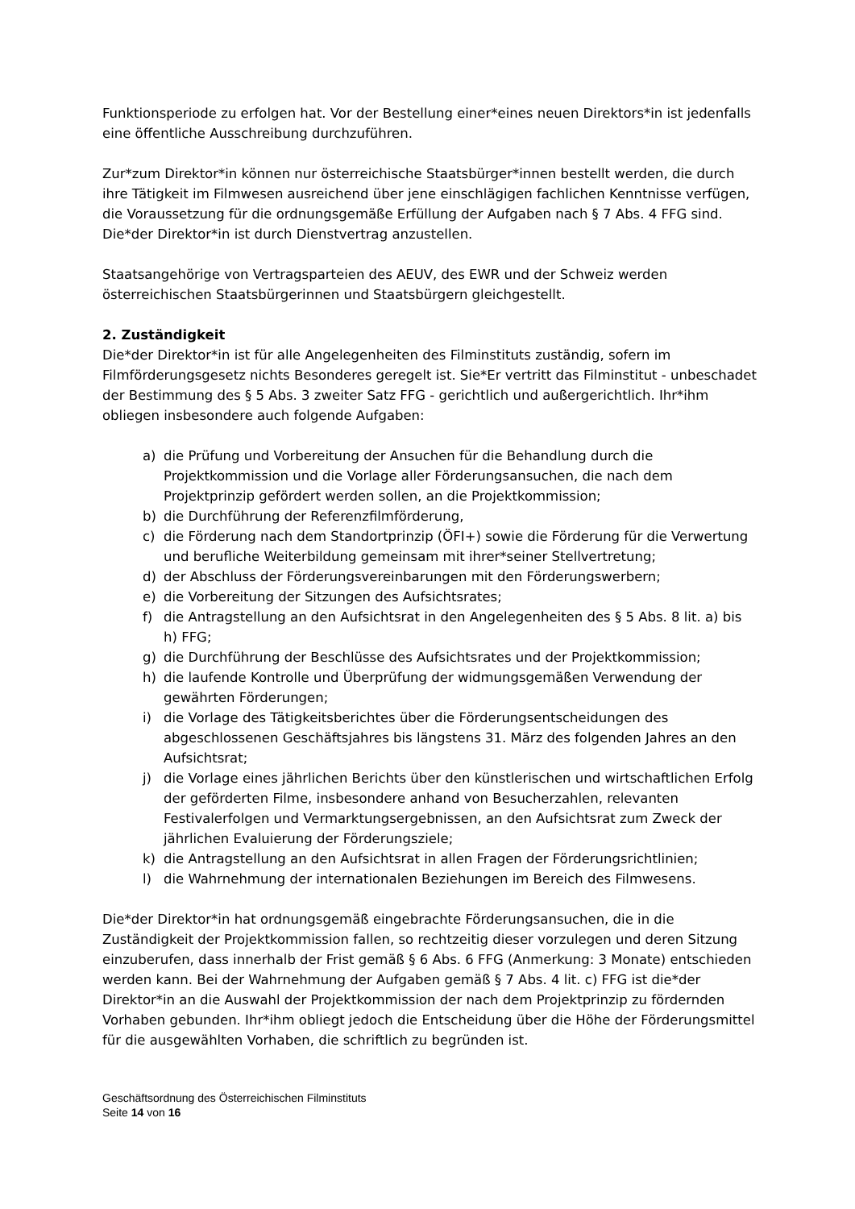Funktionsperiode zu erfolgen hat. Vor der Bestellung einer*eines neuen Direktors*in ist jedenfalls eine öffentliche Ausschreibung durchzuführen.
Zur*zum Direktor*in können nur österreichische Staatsbürger*innen bestellt werden, die durch ihre Tätigkeit im Filmwesen ausreichend über jene einschlägigen fachlichen Kenntnisse verfügen, die Voraussetzung für die ordnungsgemäße Erfüllung der Aufgaben nach § 7 Abs. 4 FFG sind. Die*der Direktor*in ist durch Dienstvertrag anzustellen.
Staatsangehörige von Vertragsparteien des AEUV, des EWR und der Schweiz werden österreichischen Staatsbürgerinnen und Staatsbürgern gleichgestellt.
2. Zuständigkeit
Die*der Direktor*in ist für alle Angelegenheiten des Filminstituts zuständig, sofern im Filmförderungsgesetz nichts Besonderes geregelt ist. Sie*Er vertritt das Filminstitut - unbeschadet der Bestimmung des § 5 Abs. 3 zweiter Satz FFG - gerichtlich und außergerichtlich. Ihr*ihm obliegen insbesondere auch folgende Aufgaben:
a) die Prüfung und Vorbereitung der Ansuchen für die Behandlung durch die Projektkommission und die Vorlage aller Förderungsansuchen, die nach dem Projektprinzip gefördert werden sollen, an die Projektkommission;
b) die Durchführung der Referenzfilmförderung,
c) die Förderung nach dem Standortprinzip (ÖFI+) sowie die Förderung für die Verwertung und berufliche Weiterbildung gemeinsam mit ihrer*seiner Stellvertretung;
d) der Abschluss der Förderungsvereinbarungen mit den Förderungswerbern;
e) die Vorbereitung der Sitzungen des Aufsichtsrates;
f) die Antragstellung an den Aufsichtsrat in den Angelegenheiten des § 5 Abs. 8 lit. a) bis h) FFG;
g) die Durchführung der Beschlüsse des Aufsichtsrates und der Projektkommission;
h) die laufende Kontrolle und Überprüfung der widmungsgemäßen Verwendung der gewährten Förderungen;
i) die Vorlage des Tätigkeitsberichtes über die Förderungsentscheidungen des abgeschlossenen Geschäftsjahres bis längstens 31. März des folgenden Jahres an den Aufsichtsrat;
j) die Vorlage eines jährlichen Berichts über den künstlerischen und wirtschaftlichen Erfolg der geförderten Filme, insbesondere anhand von Besucherzahlen, relevanten Festivalerfolgen und Vermarktungsergebnissen, an den Aufsichtsrat zum Zweck der jährlichen Evaluierung der Förderungsziele;
k) die Antragstellung an den Aufsichtsrat in allen Fragen der Förderungsrichtlinien;
l) die Wahrnehmung der internationalen Beziehungen im Bereich des Filmwesens.
Die*der Direktor*in hat ordnungsgemäß eingebrachte Förderungsansuchen, die in die Zuständigkeit der Projektkommission fallen, so rechtzeitig dieser vorzulegen und deren Sitzung einzuberufen, dass innerhalb der Frist gemäß § 6 Abs. 6 FFG (Anmerkung: 3 Monate) entschieden werden kann. Bei der Wahrnehmung der Aufgaben gemäß § 7 Abs. 4 lit. c) FFG ist die*der Direktor*in an die Auswahl der Projektkommission der nach dem Projektprinzip zu fördernden Vorhaben gebunden. Ihr*ihm obliegt jedoch die Entscheidung über die Höhe der Förderungsmittel für die ausgewählten Vorhaben, die schriftlich zu begründen ist.
Geschäftsordnung des Österreichischen Filminstituts
Seite 14 von 16